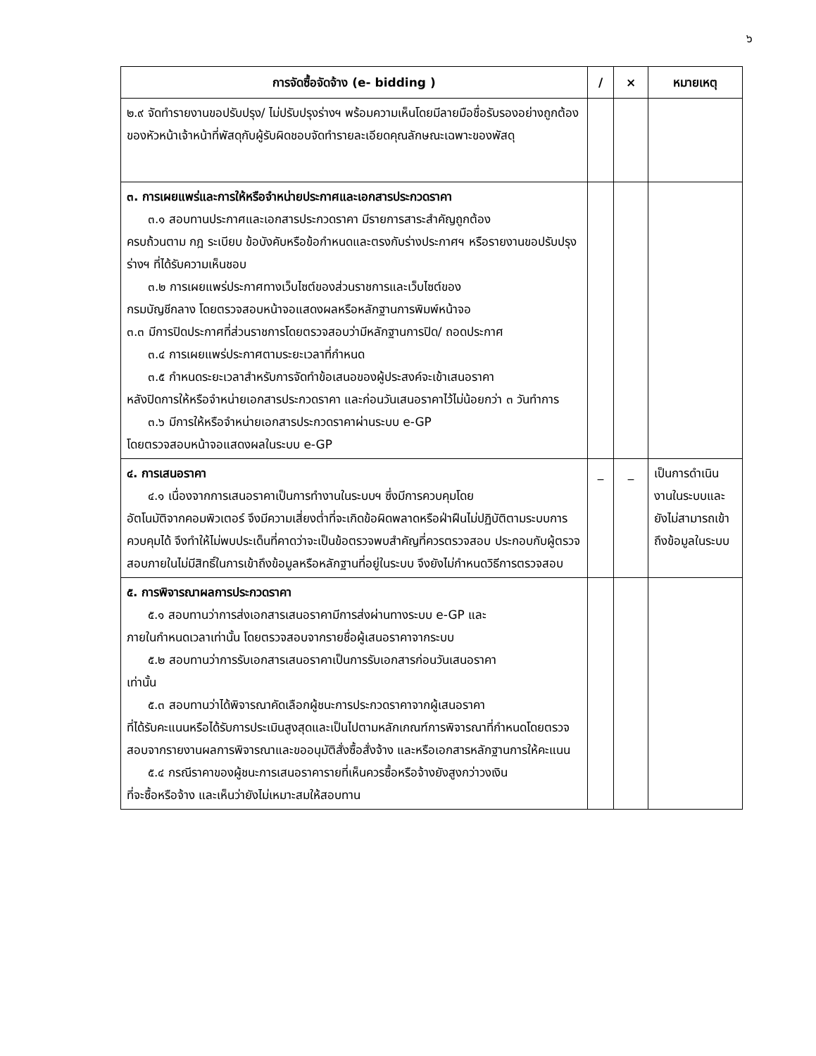๖
| การจัดซื้อจัดจ้าง (e- bidding ) | / | × | หมายเหตุ |
| --- | --- | --- | --- |
| ๒.๙ จัดทำรายงานขอปรับปรุง/ ไม่ปรับปรุงร่างฯ พร้อมความเห็นโดยมีลายมือชื่อรับรองอย่างถูกต้องของหัวหน้าเจ้าหน้าที่พัสดุกับผู้รับผิดชอบจัดทำรายละเอียดคุณลักษณะเฉพาะของพัสดุ | | | |
| ๓. การเผยแพร่และการให้หรือจำหน่ายประกาศและเอกสารประกวดราคา ๓.๑ สอบทานประกาศและเอกสารประกวดราคา มีรายการสาระสำคัญถูกต้อง ครบถ้วนตาม กฎ ระเบียบ ข้อบังคับหรือข้อกำหนดและตรงกับร่างประกาศฯ หรือรายงานขอปรับปรุงร่างฯ ที่ได้รับความเห็นชอบ ๓.๒ การเผยแพร่ประกาศทางเว็บไซต์ของส่วนราชการและเว็บไซต์ของ กรมบัญชีกลาง โดยตรวจสอบหน้าจอแสดงผลหรือหลักฐานการพิมพ์หน้าจอ ๓.๓ มีการปิดประกาศที่ส่วนราชการโดยตรวจสอบว่ามีหลักฐานการปิด/ ถอดประกาศ ๓.๔ การเผยแพร่ประกาศตามระยะเวลาที่กำหนด ๓.๕ กำหนดระยะเวลาสำหรับการจัดทำข้อเสนอของผู้ประสงค์จะเข้าเสนอราคา หลังปิดการให้หรือจำหน่ายเอกสารประกวดราคา และก่อนวันเสนอราคาไว้ไม่น้อยกว่า ๓ วันทำการ ๓.๖ มีการให้หรือจำหน่ายเอกสารประกวดราคาผ่านระบบ e-GP โดยตรวจสอบหน้าจอแสดงผลในระบบ e-GP | | | |
| ๔. การเสนอราคา ๔.๑ เนื่องจากการเสนอราคาเป็นการทำงานในระบบฯ ซึ่งมีการควบคุมโดย อัตโนมัติจากคอมพิวเตอร์ จึงมีความเสี่ยงต่ำที่จะเกิดข้อผิดพลาดหรือฝ่าฝืนไม่ปฏิบัติตามระบบการควบคุมได้ จึงทำให้ไม่พบประเด็นที่คาดว่าจะเป็นข้อตรวจพบสำคัญที่ควรตรวจสอบ ประกอบกับผู้ตรวจสอบภายในไม่มีสิทธิ์ในการเข้าถึงข้อมูลหรือหลักฐานที่อยู่ในระบบ จึงยังไม่กำหนดวิธีการตรวจสอบ | _ | _ | เป็นการดำเนินงานในระบบและยังไม่สามารถเข้าถึงข้อมูลในระบบ |
| ๕. การพิจารณาผลการประกวดราคา ๕.๑ สอบทานว่าการส่งเอกสารเสนอราคามีการส่งผ่านทางระบบ e-GP และ ภายในกำหนดเวลาเท่านั้น โดยตรวจสอบจากรายชื่อผู้เสนอราคาจากระบบ ๕.๒ สอบทานว่าการรับเอกสารเสนอราคาเป็นการรับเอกสารก่อนวันเสนอราคา เท่านั้น ๕.๓ สอบทานว่าได้พิจารณาคัดเลือกผู้ชนะการประกวดราคาจากผู้เสนอราคา ที่ได้รับคะแนนหรือได้รับการประเมินสูงสุดและเป็นไปตามหลักเกณฑ์การพิจารณาที่กำหนดโดยตรวจสอบจากรายงานผลการพิจารณาและขออนุมัติสั่งซื้อสั่งจ้าง และหรือเอกสารหลักฐานการให้คะแนน ๕.๔ กรณีราคาของผู้ชนะการเสนอราคารายที่เห็นควรซื้อหรือจ้างยังสูงกว่าวงเงิน ที่จะซื้อหรือจ้าง และเห็นว่ายังไม่เหมาะสมให้สอบทาน | | | |